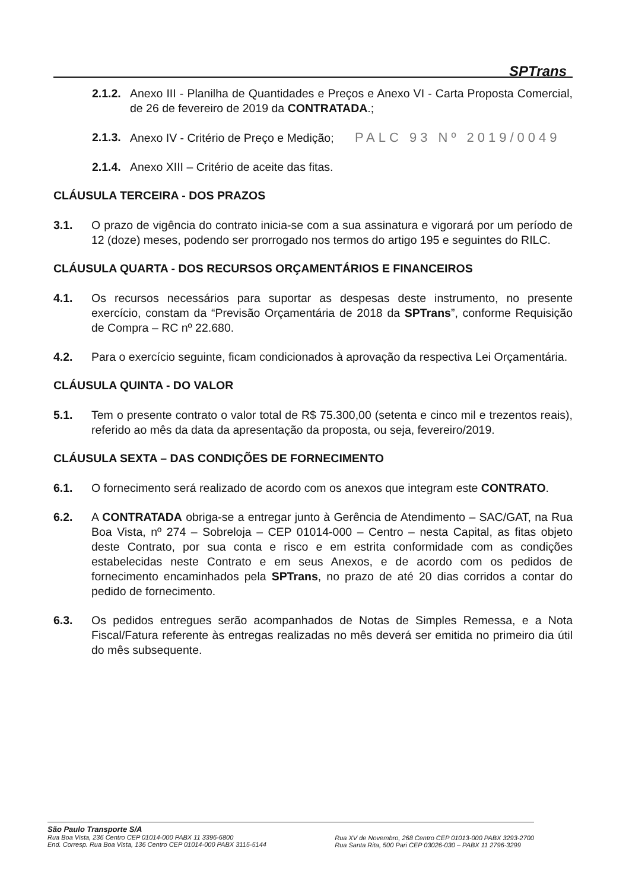SPTrans
2.1.2.
Anexo III - Planilha de Quantidades e Preços e Anexo VI - Carta Proposta Comercial, de 26 de fevereiro de 2019 da CONTRATADA.;
2.1.3.
Anexo IV - Critério de Preço e Medição; PALC 93 Nº 2019/0049
2.1.4.
Anexo XIII – Critério de aceite das fitas.
CLÁUSULA TERCEIRA - DOS PRAZOS
3.1. O prazo de vigência do contrato inicia-se com a sua assinatura e vigorará por um período de 12 (doze) meses, podendo ser prorrogado nos termos do artigo 195 e seguintes do RILC.
CLÁUSULA QUARTA - DOS RECURSOS ORÇAMENTÁRIOS E FINANCEIROS
4.1. Os recursos necessários para suportar as despesas deste instrumento, no presente exercício, constam da “Previsão Orçamentária de 2018 da SPTrans”, conforme Requisição de Compra – RC nº 22.680.
4.2. Para o exercício seguinte, ficam condicionados à aprovação da respectiva Lei Orçamentária.
CLÁUSULA QUINTA - DO VALOR
5.1. Tem o presente contrato o valor total de R$ 75.300,00 (setenta e cinco mil e trezentos reais), referido ao mês da data da apresentação da proposta, ou seja, fevereiro/2019.
CLÁUSULA SEXTA – DAS CONDIÇÕES DE FORNECIMENTO
6.1. O fornecimento será realizado de acordo com os anexos que integram este CONTRATO.
6.2. A CONTRATADA obriga-se a entregar junto à Gerência de Atendimento – SAC/GAT, na Rua Boa Vista, nº 274 – Sobreloja – CEP 01014-000 – Centro – nesta Capital, as fitas objeto deste Contrato, por sua conta e risco e em estrita conformidade com as condições estabelecidas neste Contrato e em seus Anexos, e de acordo com os pedidos de fornecimento encaminhados pela SPTrans, no prazo de até 20 dias corridos a contar do pedido de fornecimento.
6.3. Os pedidos entregues serão acompanhados de Notas de Simples Remessa, e a Nota Fiscal/Fatura referente às entregas realizadas no mês deverá ser emitida no primeiro dia útil do mês subsequente.
São Paulo Transporte S/A
Rua Boa Vista, 236 Centro CEP 01014-000 PABX 11 3396-6800
End. Corresp. Rua Boa Vista, 136 Centro CEP 01014-000 PABX 3115-5144
Rua XV de Novembro, 268 Centro CEP 01013-000 PABX 3293-2700
Rua Santa Rita, 500 Pari CEP 03026-030 – PABX 11 2796-3299